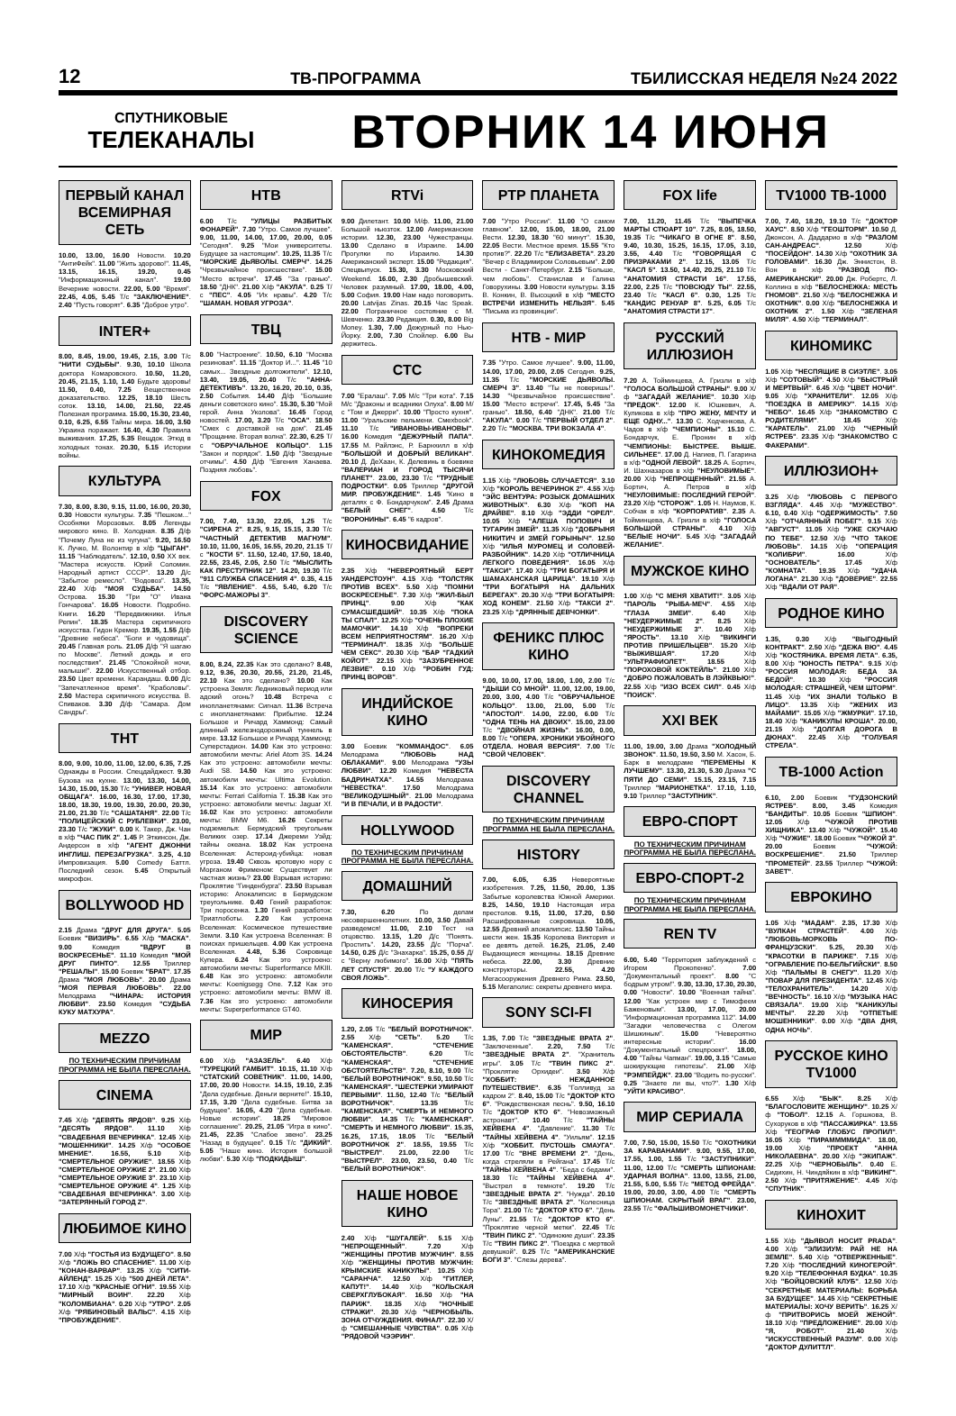12 ТВ-ПРОГРАММА ТБИЛИССКАЯ НЕДЕЛЯ №24 2022
СПУТНИКОВЫЕ
ТЕЛЕКАНАЛЫ
ВТОРНИК 14 ИЮНЯ
ПЕРВЫЙ КАНАЛ ВСЕМИРНАЯ СЕТЬ
10.00, 13.00, 16.00 Новости. 10.20 "АнтиФейк". 11.00 "Жить здорово!". 11.45, 13.15, 16.15, 19.20, 0.45 "Информационный канал". 19.00 Вечерние новости. 22.00, 5.00 "Время". 22.45, 4.05, 5.45 Т/с "ЗАКЛЮЧЕНИЕ". 2.40 "Пусть говорят". 6.35 "Доброе утро".
INTER+
8.00, 8.45, 19.00, 19.45, 2.15, 3.00 Т/с "НИТИ СУДЬБЫ". 9.30, 10.10 Школа доктора Комаровского. 10.50, 11.20, 20.45, 21.15, 1.10, 1.40 Будьте здоровы! 11.50, 0.40, 7.25 Вещественное доказательство. 12.25, 18.10 Шесть соток. 13.10, 14.00, 21.50, 22.45 Полезная программа. 15.00, 15.30, 23.40, 0.10, 6.25, 6.55 Тайны мира. 16.00, 3.50 Украина поражает. 16.40, 4.30 Правила выживания. 17.25, 5.35 Вещдок. Этюд в холодных тонах. 20.30, 5.15 Истории войны.
КУЛЬТУРА
7.30, 8.00, 8.30, 9.15, 11.00, 16.00, 20.30, 0.30 Новости культуры. 7.35 "Пешком..." Особняки Морозовых. 8.05 Легенды мирового кино. В. Холодная. 8.35 Д/ф "Почему Луна не из чугуна". 9.20, 16.50 К. Лучко, М. Волонтир в х/ф "ЦЫГАН". 11.15 "Наблюдатель". 12.10, 0.50 XX век. "Мастера искусств. Юрий Соломин. Народный артист СССР". 13.20 Д/с "Забытое ремесло". "Водовоз". 13.35, 22.40 Х/ф "МОЯ СУДЬБА". 14.50 Острова. 15.30 "Три "О" Ивана Гончарова". 16.05 Новости. Подробно. Книги. 16.20 "Передвижники. Илья Репин". 18.35 Мастера скрипичного искусства. Гидон Кремер. 19.35, 1.55 Д/ф "Древние небеса". "Боги и чудовища". 20.45 Главная роль. 21.05 Д/ф "Я шагаю по Москве". Летний дождь и его последствия". 21.45 "Спокойной ночи, малыши!". 22.00 Искусственный отбор. 23.50 Цвет времени. Карандаш. 0.00 Д/с "Запечатленное время". "Краболовы". 2.50 Мастера скрипичного искусства. В. Спиваков. 3.30 Д/ф "Самара. Дом Сандры".
ТНТ
8.00, 9.00, 10.00, 11.00, 12.00, 6.35, 7.25 Однажды в России. Спецдайджест. 9.30 Бузова на кухне. 13.00, 13.30, 14.00, 14.30, 15.00, 15.30 Т/с "УНИВЕР. НОВАЯ ОБЩАГА". 16.00, 16.30, 17.00, 17.30, 18.00, 18.30, 19.00, 19.30, 20.00, 20.30, 21.00, 21.30 Т/с "САШАТАНЯ". 22.00 Т/с "ПОЛИЦЕЙСКИЙ С РУБЛЕВКИ". 23.00, 23.30 Т/с "ЖУКИ". 0.00 К. Такер, Дж. Чан в х/ф "ЧАС ПИК 2". 1.45 Р. Эткинсон, Дж. Андерсон в х/ф "АГЕНТ ДЖОННИ ИНГЛИШ. ПЕРЕЗАГРУЗКА". 3.25, 4.10 Импровизация. 5.00 Comedy Баттл. Последний сезон. 5.45 Открытый микрофон.
BOLLYWOOD HD
2.15 Драма "ДРУГ ДЛЯ ДРУГА". 5.05 Боевик "ВИЗИРЬ". 6.55 Х/ф "МАСКА". 9.00 Комедия "ВДРУГ В ВОСКРЕСЕНЬЕ". 11.10 Комедия "МОЙ ДРУГ ПИНТО". 12.55 Триллер "РЕШАЛЫ". 15.00 Боевик "БРАТ". 17.35 Драма "МОЯ ЛЮБОВЬ". 20.00 Драма "МОЯ ПЕРВАЯ ЛЮБОВЬ". 22.00 Мелодрама "ЧИНАРА: ИСТОРИЯ ЛЮБВИ". 23.50 Комедия "СУДЬБА КУКУ МАТХУРА".
MEZZO
ПО ТЕХНИЧЕСКИМ ПРИЧИНАМ ПРОГРАММА НЕ БЫЛА ПЕРЕСЛАНА.
CINEMA
7.45 Х/ф "ДЕВЯТЬ ЯРДОВ". 9.25 Х/ф "ДЕСЯТЬ ЯРДОВ". 11.10 Х/ф "СВАДЕБНАЯ ВЕЧЕРИНКА". 12.45 Х/ф "МОШЕННИКИ". 14.25 Х/ф "ОСОБОЕ МНЕНИЕ". 16.55, 5.10 Х/ф "СМЕРТЕЛЬНОЕ ОРУЖИЕ". 18.55 Х/ф "СМЕРТЕЛЬНОЕ ОРУЖИЕ 2". 21.00 Х/ф "СМЕРТЕЛЬНОЕ ОРУЖИЕ 3". 23.10 Х/ф "СМЕРТЕЛЬНОЕ ОРУЖИЕ 4". 1.25 Х/ф "СВАДЕБНАЯ ВЕЧЕРИНКА". 3.00 Х/ф "ЗАТЕРЯННЫЙ ГОРОД Z".
ЛЮБИМОЕ КИНО
7.00 Х/ф "ГОСТЬЯ ИЗ БУДУЩЕГО". 8.50 Х/ф "ЛОЖЬ ВО СПАСЕНИЕ". 11.00 Х/ф "КОНАН-ВАРВАР". 13.25 Х/ф "СИТИ-АЙЛЕНД". 15.25 Х/ф "500 ДНЕЙ ЛЕТА". 17.10 Х/ф "КРАСНЫЕ ОГНИ". 19.55 Х/ф "МИРНЫЙ ВОИН". 22.20 Х/ф "КОЛОМБИАНА". 0.20 Х/ф "УТРО". 2.05 Х/ф "РЯБИНОВЫЙ ВАЛЬС". 4.15 Х/ф "ПРОБУЖДЕНИЕ".
НТВ
6.00 Т/с "УЛИЦЫ РАЗБИТЫХ ФОНАРЕЙ". 7.30 "Утро. Самое лучшее". 9.00, 11.00, 14.00, 17.00, 20.00, 0.05 "Сегодня". 9.25 "Мои университеты. Будущее за настоящим". 10.25, 11.35 Т/с "МОРСКИЕ ДЬЯВОЛЫ. СМЕРЧ". 14.25 "Чрезвычайное происшествие". 15.00 "Место встречи". 17.45 "За гранью". 18.50 "ДНК". 21.00 Х/ф "АКУЛА". 0.25 Т/с "ПЕС". 4.05 "Их нравы". 4.20 Т/с "ШАМАН. НОВАЯ УГРОЗА".
ТВЦ
8.00 "Настроение". 10.50, 6.10 "Москва резиновая". 11.15 "Доктор И...". 11.45 "10 самых... Звездные долгожители". 12.10, 13.40, 19.05, 20.40 Т/с "АННА-ДЕТЕКТИВЪ". 13.20, 16.20, 20.10, 0.35, 2.50 События. 14.40 Д/ф "Большие деньги советского кино". 15.30, 5.30 "Мой герой. Анна Уколова". 16.45 Город новостей. 17.00, 3.20 Т/с "ОСА". 18.50 "Смех с доставкой на дом". 21.45 "Прощание. Вторая волна". 22.30, 6.25 Т/с "ОБРУЧАЛЬНОЕ КОЛЬЦО". 1.15 "Закон и порядок". 1.50 Д/ф "Звездные отчимы". 4.50 Д/ф "Евгения Ханаева. Поздняя любовь".
FOX
7.00, 7.40, 13.30, 22.05, 1.25 Т/с "СИРЕНА 2". 8.25, 9.15, 15.15, 3.30 Т/с "ЧАСТНЫЙ ДЕТЕКТИВ МАГНУМ". 10.10, 11.00, 16.05, 16.55, 20.20, 21.15 Т/с "КОСТИ 5". 11.50, 12.40, 17.50, 18.40, 22.55, 23.45, 2.05, 2.50 Т/с "МЫСЛИТЬ КАК ПРЕСТУПНИК 12". 14.20, 19.30 Т/с "911 СЛУЖБА СПАСЕНИЯ 4". 0.35, 4.15 Т/с "ЯВЛЕНИЕ". 4.55, 5.40, 6.20 Т/с "ФОРС-МАЖОРЫ 3".
DISCOVERY SCIENCE
8.00, 8.24, 22.35 Как это сделано? 8.48, 9.12, 9.36, 20.30, 20.55, 21.20, 21.45, 22.10 Как это сделано? 10.00 Как устроена Земля: Ледниковый период или адский огонь? 10.48 Встреча с инопланетянами: Сигнал. 11.36 Встреча с инопланетянами: Прибытие. 12.24 Большое и Ричард Хаммонд: Самый длинный железнодорожный туннель в мире. 13.12 Большое и Ричард Хаммонд: Суперстадион. 14.00 Как это устроено: автомобили мечты: Ariel Atom 3S. 14.24 Как это устроено: автомобили мечты: Audi S8. 14.50 Как это устроено: автомобили мечты: Ultima Evolution. 15.14 Как это устроено: автомобили мечты: Ferrari California T. 15.38 Как это устроено: автомобили мечты: Jaguar Xf. 16.02 Как это устроено: автомобили мечты: BMW M6. 16.26 Секреты подземелья: Бермудский треугольник Великих озер. 17.14 Джереми Уэйд: тайны океана. 18.02 Как устроена Вселенная: Астероид-убийца: новая угроза. 19.40 Сквозь кротовую нору с Морганом Фрименом: Существует ли частная жизнь? 23.00 Взрывая историю: Проклятие "Гинденбурга". 23.50 Взрывая историю: Апокалипсис в Бермудском треугольнике. 0.40 Гений разработок: Три поросенка. 1.30 Гений разработок: Триатлоботы. 2.20 Как устроена Вселенная: Космическое путешествие Земли. 3.10 Как устроена Вселенная: В поисках пришельцев. 4.00 Как устроена Вселенная. 4.48, 5.36 Сокровище Купера. 6.24 Как это устроено: автомобили мечты: Superformance MKIII. 6.48 Как это устроено: автомобили мечты: Koenigsegg One. 7.12 Как это устроено: автомобили мечты: BMW i8. 7.36 Как это устроено: автомобили мечты: Superperformance GT40.
МИР
6.00 Х/ф "АЗАЗЕЛЬ". 6.40 Х/ф "ТУРЕЦКИЙ ГАМБИТ". 10.15, 11.10 Х/ф "СТАТСКИЙ СОВЕТНИК". 11.00, 14.00, 17.00, 20.00 Новости. 14.15, 19.10, 2.35 "Дела судебные. Деньги верните!". 15.10, 17.15, 3.20 "Дела судебные. Битва за будущее". 16.05, 4.20 "Дела судебные. Новые истории". 18.25 "Мировое соглашение". 20.25, 21.05 "Игра в кино". 21.45, 22.35 "Слабое звено". 23.25 "Назад в будущее". 0.15 Т/с "ДИКИЙ". 5.05 "Наше кино. История большой любви". 5.30 Х/ф "ПОДКИДЫШ".
RTVi
9.00 Дилетант. 10.00 М/ф. 11.00, 21.00 Большой ньюзток. 12.00 Американские истории. 12.30, 23.00 Чужестранцы. 13.00 Сделано в Израиле. 14.00 Прогулки по Израилю. 14.30 Американский эксперт. 15.00 "Редакция". Спецвыпуск. 15.30, 3.30 Московский Weekend. 16.00, 2.30 Дробышевский. Человек разумный. 17.00, 18.00, 4.00, 5.00 София. 19.00 Нам надо поговорить. 20.00 Latvijas Zinas. 20.15 Час Speak. 22.00 Пограничное состояние с М. Шевченко. 23.30 Редакция. 0.30, 8.00 Big Money. 1.30, 7.00 Дежурный по Нью-Йорку. 2.00, 7.30 Спойлер. 6.00 Вы держитесь.
СТС
7.00 "Ералаш". 7.05 М/с "Три кота". 7.15 М/с "Драконы и всадники Олуха". 8.00 М/с "Том и Джерри". 10.00 "Просто кухня". 11.00 "Уральские пельмени. Смехbook". 11.10 Т/с "ИВАНОВЫ-ИВАНОВЫ". 16.00 Комедия "ДЕЖУРНЫЙ ПАПА". 17.55 М. Райлэнс, Р. Барнхилл в х/ф "БОЛЬШОЙ И ДОБРЫЙ ВЕЛИКАН". 20.10 Д. ДеХаан, К. Делевинь в боевике "ВАЛЕРИАН И ГОРОД ТЫСЯЧИ ПЛАНЕТ". 23.00, 23.30 Т/с "ТРУДНЫЕ ПОДРОСТКИ". 0.05 Триллер "ДРУГОЙ МИР. ПРОБУЖДЕНИЕ". 1.45 "Кино в деталях с Ф. Бондарчуком". 2.45 Драма "БЕЛЫЙ СНЕГ". 4.50 Т/с "ВОРОНИНЫ". 6.45 "6 кадров".
КИНОСВИДАНИЕ
2.35 Х/ф "НЕВЕРОЯТНЫЙ БЕРТ УАНДЕРСТОУН". 4.15 Х/ф "ТОЛСТЯК ПРОТИВ ВСЕХ". 5.50 Х/ф "ПОМНИ ВОСКРЕСЕНЬЕ". 7.30 Х/ф "ЖИЛ-БЫЛ ПРИНЦ". 9.00 Х/ф "КАК СУМАСШЕДШИЙ". 10.35 Х/ф "ПОКА ТЫ СПАЛ". 12.25 Х/ф "ОЧЕНЬ ПЛОХИЕ МАМОЧКИ". 14.10 Х/ф "ВОПРЕКИ ВСЕМ НЕПРИЯТНОСТЯМ". 16.20 Х/ф "ТЕРМИНАЛ". 18.35 Х/ф "БОЛЬШЕ ЧЕМ СЕКС". 20.30 Х/ф "БАР "ГАДКИЙ КОЙОТ". 22.15 Х/ф "ЗАЗУБРЕННОЕ ЛЕЗВИЕ". 0.10 Х/ф "РОБИН ГУД: ПРИНЦ ВОРОВ".
ИНДИЙСКОЕ КИНО
3.00 Боевик "КОММАНДОС". 6.05 Мелодрама "ЛЮБОВЬ НАД ОБЛАКАМИ". 9.00 Мелодрама "УЗЫ ЛЮБВИ". 12.20 Комедия "НЕВЕСТА БАДРИНАТХА". 14.55 Мелодрама "НЕВЕСТКА". 17.50 Мелодрама "ВЕЛИКОДУШНЫЙ". 21.00 Мелодрама "И В ПЕЧАЛИ, И В РАДОСТИ".
HOLLYWOOD
ПО ТЕХНИЧЕСКИМ ПРИЧИНАМ ПРОГРАММА НЕ БЫЛА ПЕРЕСЛАНА.
ДОМАШНИЙ
7.30, 6.20 По делам несовершеннолетних. 10.00, 3.50 Давай разведемся! 11.00, 2.10 Тест на отцовство. 13.15, 1.20 Д/с "Понять. Простить". 14.20, 23.55 Д/с "Порча". 14.50, 0.25 Д/с "Знахарка". 15.25, 0.55 Д/с "Верну любимого". 16.00 Х/ф "ПЯТЬ ЛЕТ СПУСТЯ". 20.00 Т/с "У КАЖДОГО СВОЯ ЛОЖЬ".
КИНОСЕРИЯ
1.20, 2.05 Т/с "БЕЛЫЙ ВОРОТНИЧОК". 2.55 Х/ф "СЕТЬ". 5.20 Т/с "КАМЕНСКАЯ". "СТЕЧЕНИЕ ОБСТОЯТЕЛЬСТВ". 6.20 Т/с "КАМЕНСКАЯ". "СТЕЧЕНИЕ ОБСТОЯТЕЛЬСТВ". 7.20, 8.10, 9.00 Т/с "БЕЛЫЙ ВОРОТНИЧОК". 9.50, 10.50 Т/с "КАМЕНСКАЯ". "ШЕСТЕРКИ УМИРАЮТ ПЕРВЫМИ". 11.50, 12.40 Т/с "БЕЛЫЙ ВОРОТНИЧОК". 13.35 Т/с "КАМЕНСКАЯ". "СМЕРТЬ И НЕМНОГО ЛЮБВИ". 14.35 Т/с "КАМЕНСКАЯ". "СМЕРТЬ И НЕМНОГО ЛЮБВИ". 15.35, 16.25, 17.15, 18.05 Т/с "БЕЛЫЙ ВОРОТНИЧОК 2". 18.55, 19.55 Т/с "ВЫСТРЕЛ". 21.00, 22.00 Т/с "ВЫСТРЕЛ". 23.00, 23.50, 0.40 Т/с "БЕЛЫЙ ВОРОТНИЧОК".
НАШЕ НОВОЕ КИНО
2.40 Х/ф "ШУГАЛЕЙ". 5.15 Х/ф "НЕПРОЩЕННЫЙ". 7.20 Х/ф "ЖЕНЩИНЫ ПРОТИВ МУЖЧИН". 8.55 Х/ф "ЖЕНЩИНЫ ПРОТИВ МУЖЧИН: КРЫМСКИЕ КАНИКУЛЫ". 10.25 Х/ф "САРАНЧА". 12.50 Х/ф "ГИТЛЕР, КАПУТ!". 14.40 Х/ф "КОЛЬСКАЯ СВЕРХГЛУБОКАЯ". 16.50 Х/ф "НА ПАРИЖ". 18.35 Х/ф "НОЧНЫЕ СТРАЖИ". 20.30 Х/ф "ЧЕРНОБЫЛЬ. ЗОНА ОТЧУЖДЕНИЯ. ФИНАЛ". 22.30 Х/ф "СМЕШАННЫЕ ЧУВСТВА". 0.05 Х/ф "РЯДОВОЙ ЧЭЭРИН".
РТР ПЛАНЕТА
7.00 "Утро России". 11.00 "О самом главном". 12.00, 15.00, 18.00, 21.00 Вести. 12.30, 18.30 "60 минут". 15.30, 22.05 Вести. Местное время. 15.55 "Кто против?". 22.20 Т/с "ЕЛИЗАВЕТА". 23.20 "Вечер с Владимиром Соловьевым". 2.00 Вести - Санкт-Петербург. 2.15 "Больше, чем любовь". Станислав и Галина Говорухины. 3.00 Новости культуры. 3.15 В. Конкин, В. Высоцкий в х/ф "МЕСТО ВСТРЕЧИ ИЗМЕНИТЬ НЕЛЬЗЯ". 5.45 "Письма из провинции".
НТВ - МИР
7.35 "Утро. Самое лучшее". 9.00, 11.00, 14.00, 17.00, 20.00, 2.05 Сегодня. 9.25, 11.35 Т/с "МОРСКИЕ ДЬЯВОЛЫ. СМЕРЧ 3". 13.40 "Ты не поверишь!". 14.30 "Чрезвычайное происшествие". 15.00 "Место встречи". 17.45, 5.45 "За гранью". 18.50, 6.40 "ДНК". 21.00 Т/с "АКУЛА". 0.00 Т/с "ПЕРВЫЙ ОТДЕЛ 2". 2.20 Т/с "МОСКВА. ТРИ ВОКЗАЛА 4".
КИНОКОМЕДИЯ
1.15 Х/ф "ЛЮБОВЬ СЛУЧАЕТСЯ". 3.10 Х/ф "КОРОЛЬ ВЕЧЕРИНОК 2". 4.55 Х/ф "ЭЙС ВЕНТУРА: РОЗЫСК ДОМАШНИХ ЖИВОТНЫХ". 6.30 Х/ф "КОП НА ДРАЙВЕ". 8.10 Х/ф "ЭДДИ "ОРЕЛ". 10.05 Х/ф "АЛЕША ПОПОВИЧ И ТУГАРИН ЗМЕЙ". 11.35 Х/ф "ДОБРЫНЯ НИКИТИЧ И ЗМЕЙ ГОРЫНЫЧ". 12.50 Х/ф "ИЛЬЯ МУРОМЕЦ И СОЛОВЕЙ-РАЗБОЙНИК". 14.20 Х/ф "ОТЛИЧНИЦА ЛЕГКОГО ПОВЕДЕНИЯ". 16.05 Х/ф "ТАКСИ". 17.40 Х/ф "ТРИ БОГАТЫРЯ И ШАМАХАНСКАЯ ЦАРИЦА". 19.10 Х/ф "ТРИ БОГАТЫРЯ НА ДАЛЬНИХ БЕРЕГАХ". 20.30 Х/ф "ТРИ БОГАТЫРЯ: ХОД КОНЕМ". 21.50 Х/ф "ТАКСИ 2". 23.25 Х/ф "ДРЯННЫЕ ДЕВЧОНКИ".
ФЕНИКС ПЛЮС КИНО
9.00, 10.00, 17.00, 18.00, 1.00, 2.00 Т/с "ДЫШИ СО МНОЙ". 11.00, 12.00, 19.00, 20.00, 3.00, 4.00 Т/с "ОБРУЧАЛЬНОЕ КОЛЬЦО". 13.00, 21.00, 5.00 Т/с "АПОСТОЛ". 14.00, 22.00, 6.00 Т/с "ОДНА ТЕНЬ НА ДВОИХ". 15.00, 23.00 Т/с "ДВОЙНАЯ ЖИЗНЬ". 16.00, 0.00, 8.00 Т/с "ОПЕРА. ХРОНИКИ УБОЙНОГО ОТДЕЛА. НОВАЯ ВЕРСИЯ". 7.00 Т/с "СВОЙ ЧЕЛОВЕК".
DISCOVERY CHANNEL
ПО ТЕХНИЧЕСКИМ ПРИЧИНАМ ПРОГРАММА НЕ БЫЛА ПЕРЕСЛАНА.
HISTORY
7.00, 6.05, 6.35 Невероятные изобретения. 7.25, 11.50, 20.00, 1.35 Забытые королевства Южной Америки. 8.25, 14.50, 19.10 Настоящая игра престолов. 9.15, 11.00, 17.20, 0.50 Расшифрованные сокровища. 10.05, 12.55 Древний апокалипсис. 13.50 Тайны шести жен. 15.35 Королева Виктория и ее девять детей. 16.25, 21.05, 2.40 Выдающиеся женщины. 18.15 Древние небеса. 22.00, 3.30 Древние конструкторы. 22.55, 4.20 Мегасооружения Древнего Рима. 23.50, 5.15 Мегаполис: секреты древнего мира.
SONY SCI-FI
1.35, 7.00 Т/с "ЗВЕЗДНЫЕ ВРАТА 2". "Заключенные". 2.20, 7.50 Т/с "ЗВЕЗДНЫЕ ВРАТА 2". "Хранитель игры". 3.05 Т/с "ТВИН ПИКС 2". "Проклятие Орхидеи". 3.50 Х/ф "ХОББИТ: НЕЖДАННОЕ ПУТЕШЕСТВИЕ". 6.35 "Голливуд за кадром 2". 8.40, 15.00 Т/с "ДОКТОР КТО 6". "Рождественская песнь". 9.50, 16.10 Т/с "ДОКТОР КТО 6". "Невозможный астронавт". 10.40 Т/с "ТАЙНЫ ХЕЙВЕНА 4". "Давление". 11.30 Т/с "ТАЙНЫ ХЕЙВЕНА 4". "Уильям". 12.15 Х/ф "ХОББИТ. ПУСТОШЬ СМАУГА". 17.00 Т/с "ВНЕ ВРЕМЕНИ 2". "День, когда стреляли в Рейгана". 17.45 Т/с "ТАЙНЫ ХЕЙВЕНА 4". "Беда с бедами". 18.30 Т/с "ТАЙНЫ ХЕЙВЕНА 4". "Выстрел в темноте". 19.20 Т/с "ЗВЕЗДНЫЕ ВРАТА 2". "Нужда". 20.10 Т/с "ЗВЕЗДНЫЕ ВРАТА 2". "Колесница Тора". 21.00 Т/с "ДОКТОР КТО 6". "День Луны". 21.55 Т/с "ДОКТОР КТО 6". "Проклятие черной метки". 22.45 Т/с "ТВИН ПИКС 2". "Одинокие души". 23.35 Т/с "ТВИН ПИКС 2". "Поездка с мертвой девушкой". 0.25 Т/с "АМЕРИКАНСКИЕ БОГИ 3". "Слезы дерева".
FOX life
7.00, 11.20, 11.45 Т/с "ВЫПЕЧКА МАРТЫ СТЮАРТ 10". 7.25, 8.05, 18.50, 19.35 Т/с "ЧИКАГО В ОГНЕ 8". 8.50, 9.40, 10.30, 15.25, 16.15, 17.05, 3.10, 3.55, 4.40 Т/с "ГОВОРЯЩАЯ С ПРИЗРАКАМИ 2". 12.15, 13.05 Т/с "КАСЛ 5". 13.50, 14.40, 20.25, 21.10 Т/с "АНАТОМИЯ СТРАСТИ 16". 17.55, 22.00, 2.25 Т/с "ПОВСЮДУ ТЫ". 22.55, 23.40 Т/с "КАСЛ 6". 0.30, 1.25 Т/с "КАНДИС РЕНУАР 8". 5.25, 6.05 Т/с "АНАТОМИЯ СТРАСТИ 17".
РУССКИЙ ИЛЛЮЗИОН
7.20 А. Тойминцева, А. Гризли в х/ф "ГОЛОСА БОЛЬШОЙ СТРАНЫ". 9.00 Х/ф "ЗАГАДАЙ ЖЕЛАНИЕ". 10.30 Х/ф "ПРЕДОК". 12.00 К. Юшкевич, А. Куликова в х/ф "ПРО ЖЕНУ, МЕЧТУ И ЕЩЕ ОДНУ...". 13.30 С. Ходченкова, А. Чадов в х/ф "ЧЕМПИОНЫ". 15.10 С. Бондарчук, Е. Пронин в х/ф "ЧЕМПИОНЫ: БЫСТРЕЕ. ВЫШЕ. СИЛЬНЕЕ". 17.00 Д. Нагиев, П. Гагарина в х/ф "ОДНОЙ ЛЕВОЙ". 18.25 А. Бортич, И. Шахназаров в х/ф "НЕУЛОВИМЫЕ". 20.00 Х/ф "НЕПРОЩЕННЫЙ". 21.55 А. Бортич, А. Петров в х/ф "НЕУЛОВИМЫЕ: ПОСЛЕДНИЙ ГЕРОЙ". 23.20 Х/ф "СТОРОЖ". 1.05 Н. Наумов, К. Собчак в х/ф "КОРПОРАТИВ". 2.35 А. Тойминцева, А. Гризли в х/ф "ГОЛОСА БОЛЬШОЙ СТРАНЫ". 4.10 Х/ф "БЕЛЫЕ НОЧИ". 5.45 Х/ф "ЗАГАДАЙ ЖЕЛАНИЕ".
МУЖСКОЕ КИНО
1.00 Х/ф "С МЕНЯ ХВАТИТ!". 3.05 Х/ф "ПАРОЛЬ "РЫБА-МЕЧ". 4.55 Х/ф "ГЛАЗА ЗМЕИ". 6.40 Х/ф "НЕУДЕРЖИМЫЕ 2". 8.25 Х/ф "НЕУДЕРЖИМЫЕ 3". 10.40 Х/ф "ЯРОСТЬ". 13.10 Х/ф "ВИКИНГИ ПРОТИВ ПРИШЕЛЬЦЕВ". 15.20 Х/ф "ВЫЖИВШАЯ". 17.20 Х/ф "УЛЬТРАФИОЛЕТ". 18.55 Х/ф "ПОРОХОВОЙ КОКТЕЙЛЬ". 21.00 Х/ф "ДОБРО ПОЖАЛОВАТЬ В ЛЭЙКВЬЮ!". 22.55 Х/ф "ИЗО ВСЕХ СИЛ". 0.45 Х/ф "ПОИСК".
XXI ВЕК
11.00, 19.00, 3.00 Драма "ХОЛОДНЫЙ ЗВОНОК". 11.50, 19.50, 3.50 М. Хасон, Б. Барк в мелодраме "ПЕРЕМЕНЫ К ЛУЧШЕМУ". 13.30, 21.30, 5.30 Драма "С ПЯТИ ДО СЕМИ". 15.15, 23.15, 7.15 Триллер "МАРИОНЕТКА". 17.10, 1.10, 9.10 Триллер "ЗАСТУПНИК".
ЕВРО-СПОРТ
ПО ТЕХНИЧЕСКИМ ПРИЧИНАМ ПРОГРАММА НЕ БЫЛА ПЕРЕСЛАНА.
ЕВРО-СПОРТ-2
ПО ТЕХНИЧЕСКИМ ПРИЧИНАМ ПРОГРАММА НЕ БЫЛА ПЕРЕСЛАНА.
REN TV
6.00, 5.40 "Территория заблуждений с Игорем Прокопенко". 7.00 "Документальный проект". 8.00 "С бодрым утром!". 9.30, 13.30, 17.30, 20.30, 0.00 "Новости". 10.00 "Военная тайна". 12.00 "Как устроен мир с Тимофеем Баженовым". 13.00, 17.00, 20.00 "Информационная программа 112". 14.00 "Загадки человечества с Олегом Шишкиным". 15.00 "Невероятно интересные истории". 16.00 "Документальный спецпроект". 18.00, 4.00 "Тайны Чапман". 19.00, 3.15 "Самые шокирующие гипотезы". 21.00 Х/ф "РЭМПЕЙДЖ". 23.00 "Водить по-русски". 0.25 "Знаете ли вы, что?". 1.30 Х/ф "УЙТИ КРАСИВО".
МИР СЕРИАЛА
7.00, 7.50, 15.00, 15.50 Т/с "ОХОТНИКИ ЗА КАРАВАНАМИ". 9.00, 9.55, 17.00, 17.55, 1.00, 1.55 Т/с "ЗАСТУПНИКИ". 11.00, 12.00 Т/с "СМЕРТЬ ШПИОНАМ: УДАРНАЯ ВОЛНА". 13.00, 13.55, 21.00, 21.55, 5.00, 5.55 Т/с "МЕТОД ФРЕЙДА". 19.00, 20.00, 3.00, 4.00 Т/с "СМЕРТЬ ШПИОНАМ. СКРЫТЫЙ ВРАГ". 23.00, 23.55 Т/с "ФАЛЬШИВОМОНЕТЧИКИ".
TV1000 ТВ-1000
7.00, 7.40, 18.20, 19.10 Т/с "ДОКТОР ХАУС". 8.50 Х/ф "ГЕОШТОРМ". 10.50 Д. Джонсон, А. Даддарио в х/ф "РАЗЛОМ САН-АНДРЕАС". 12.50 Х/ф "ПОСЕЙДОН". 14.30 Х/ф "ОХОТНИК ЗА ГОЛОВАМИ". 16.30 Дж. Эннистон, В. Вон в х/ф "РАЗВОД ПО-АМЕРИКАНСКИ". 20.00 Дж. Робертс, Л. Коллинз в х/ф "БЕЛОСНЕЖКА: МЕСТЬ ГНОМОВ". 21.50 Х/ф "БЕЛОСНЕЖКА И ОХОТНИК". 0.00 Х/ф "БЕЛОСНЕЖКА И ОХОТНИК 2". 1.50 Х/ф "ЗЕЛЕНАЯ МИЛЯ". 4.50 Х/ф "ТЕРМИНАЛ".
КИНОМИКС
1.05 Х/ф "НЕСПЯЩИЕ В СИЭТЛЕ". 3.05 Х/ф "СОТОВЫЙ". 4.50 Х/ф "БЫСТРЫЙ И МЕРТВЫЙ". 6.45 Х/ф "ЦВЕТ НОЧИ". 9.05 Х/ф "ХРАНИТЕЛИ". 12.05 Х/ф "ПОЕЗДКА В АМЕРИКУ". 14.15 Х/ф "НЕБО". 16.45 Х/ф "ЗНАКОМСТВО С РОДИТЕЛЯМИ". 18.45 Х/ф "КАРАТЕЛЬ". 21.00 Х/ф "ЧЕРНЫЙ ЯСТРЕБ". 23.35 Х/ф "ЗНАКОМСТВО С ФАКЕРАМИ".
ИЛЛЮЗИОН+
3.25 Х/ф "ЛЮБОВЬ С ПЕРВОГО ВЗГЛЯДА". 4.45 Х/ф "МУЖЕСТВО". 6.10, 0.40 Х/ф "ОДЕРЖИМОСТЬ". 7.50 Х/ф "ОТЧАЯННЫЙ ПОБЕГ". 9.15 Х/ф "АВГУСТ". 11.05 Х/ф "УЖЕ СКУЧАЮ ПО ТЕБЕ". 12.50 Х/ф "ЧТО ТАКОЕ ЛЮБОВЬ". 14.15 Х/ф "ОПЕРАЦИЯ "КОЛИБРИ". 16.00 Х/ф "ОСНОВАТЕЛЬ". 17.45 Х/ф "КОМНАТА". 19.35 Х/ф "УДАЧА ЛОГАНА". 21.30 Х/ф "ДОВЕРИЕ". 22.55 Х/ф "ВДАЛИ ОТ РАЯ".
РОДНОЕ КИНО
1.35, 0.30 Х/ф "ВЫГОДНЫЙ КОНТРАКТ". 2.50 Х/ф "ДЕЖА ВЮ". 4.45 Х/ф "КОСТЯНИКА. ВРЕМЯ ЛЕТА". 6.35, 8.00 Х/ф "ЮНОСТЬ ПЕТРА". 9.15 Х/ф "РОССИЯ МОЛОДАЯ: БЕДА ЗА БЕДОЙ". 10.30 Х/ф "РОССИЯ МОЛОДАЯ: СТРАШНЕЙ, ЧЕМ ШТОРМ". 11.45 Х/ф "ИХ ЗНАЛИ ТОЛЬКО В ЛИЦО". 13.35 Х/ф "ЖЕНИХ ИЗ МАЙАМИ". 15.05 Х/ф "ЖМУРКИ". 17.10, 18.40 Х/ф "КАНИКУЛЫ КРОША". 20.00, 21.15 Х/ф "ДОЛГАЯ ДОРОГА В ДЮНАХ". 22.45 Х/ф "ГОЛУБАЯ СТРЕЛА".
TB-1000 Action
6.10, 2.00 Боевик "ГУДЗОНСКИЙ ЯСТРЕБ". 8.00, 3.45 Комедия "БАНДИТЫ". 10.05 Боевик "ШПИОН". 12.05 Х/ф "ЧУЖОЙ ПРОТИВ ХИЩНИКА". 13.40 Х/ф "ЧУЖОЙ". 15.40 Х/ф "ЧУЖИЕ". 18.00 Боевик "ЧУЖОЙ 3". 20.00 Боевик "ЧУЖОЙ: ВОСКРЕШЕНИЕ". 21.50 Триллер "ПРОМЕТЕЙ". 23.55 Триллер "ЧУЖОЙ: ЗАВЕТ".
ЕВРОКИНО
1.05 Х/ф "МАДАМ". 2.35, 17.30 Х/ф "ВУЛКАН СТРАСТЕЙ". 4.00 Х/ф "ЛЮБОВЬ-МОРКОВЬ ПО-ФРАНЦУЗСКИ". 5.25, 20.30 Х/ф "КРАСОТКИ В ПАРИЖЕ". 7.15 Х/ф "ОГРАБЛЕНИЕ ПО-БЕЛЬГИЙСКИ". 8.50 Х/ф "ПАЛЬМЫ В СНЕГУ". 11.20 Х/ф "ПОВАР ДЛЯ ПРЕЗИДЕНТА". 12.45 Х/ф "ТЕЛОХРАНИТЕЛЬ". 14.20 Х/ф "ВЕЧНОСТЬ". 16.10 Х/ф "МУЗЫКА НАС СВЯЗАЛА". 19.00 Х/ф "КАНИКУЛЫ МЕЧТЫ". 22.20 Х/ф "ОТПЕТЫЕ МОШЕННИКИ". 0.00 Х/ф "ДВА ДНЯ, ОДНА НОЧЬ".
РУССКОЕ КИНО TV1000
6.55 Х/ф "БЫК". 8.25 Х/ф "БЛАГОСЛОВИТЕ ЖЕНЩИНУ". 10.25 Х/ф "ТОБОЛ". 12.15 А. Горшкова, В. Сухоруков в х/ф "ПАССАЖИРКА". 13.55 Х/ф "ГЕОГРАФ ГЛОБУС ПРОПИЛ". 16.05 Х/ф "ПИРАММММИДА". 18.00, 19.00 Х/ф "ПРОЕКТ "АННА НИКОЛАЕВНА". 20.00 Х/ф "ЭКИПАЖ". 22.25 Х/ф "ЧЕРНОБЫЛЬ". 0.40 Е. Сидихин, Н. Чиндяйкин в х/ф "ВИКИНГ". 2.50 Х/ф "ПРИТЯЖЕНИЕ". 4.45 Х/ф "СПУТНИК".
КИНОХИТ
1.55 Х/ф "ДЬЯВОЛ НОСИТ PRADA". 4.00 Х/ф "ЭЛИЗИУМ: РАЙ НЕ НА ЗЕМЛЕ". 5.40 Х/ф "ОТВЕРЖЕННЫЕ". 7.20 Х/ф "ПОСЛЕДНИЙ КИНОГЕРОЙ". 9.20 Х/ф "ТЕЛЕФОННАЯ БУДКА". 10.35 Х/ф "БОЙЦОВСКИЙ КЛУБ". 12.50 Х/ф "СЕКРЕТНЫЕ МАТЕРИАЛЫ: БОРЬБА ЗА БУДУЩЕЕ". 14.45 Х/ф "СЕКРЕТНЫЕ МАТЕРИАЛЫ: ХОЧУ ВЕРИТЬ". 16.25 Х/ф "ПРИТВОРИСЬ МОЕЙ ЖЕНОЙ". 18.10 Х/ф "ПРЕДЛОЖЕНИЕ". 20.00 Х/ф "Я, РОБОТ". 21.40 Х/ф "ИСКУССТВЕННЫЙ РАЗУМ". 0.00 Х/ф "ДОКТОР ДУЛИТТЛ".